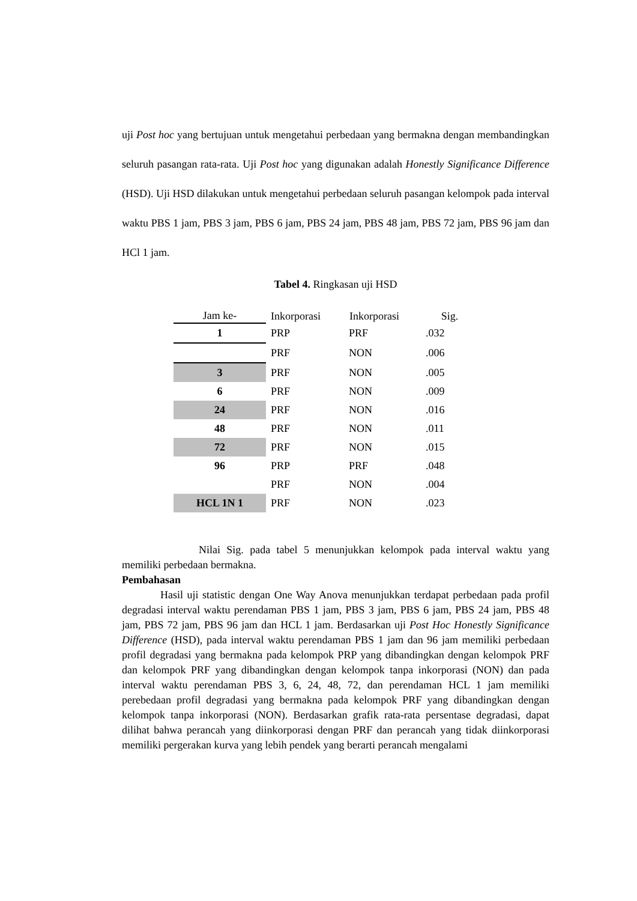uji Post hoc yang bertujuan untuk mengetahui perbedaan yang bermakna dengan membandingkan seluruh pasangan rata-rata. Uji Post hoc yang digunakan adalah Honestly Significance Difference (HSD). Uji HSD dilakukan untuk mengetahui perbedaan seluruh pasangan kelompok pada interval waktu PBS 1 jam, PBS 3 jam, PBS 6 jam, PBS 24 jam, PBS 48 jam, PBS 72 jam, PBS 96 jam dan HCl 1 jam.
Tabel 4. Ringkasan uji HSD
| Jam ke- | Inkorporasi | Inkorporasi | Sig. |
| --- | --- | --- | --- |
| 1 | PRP | PRF | .032 |
| | PRF | NON | .006 |
| 3 | PRF | NON | .005 |
| 6 | PRF | NON | .009 |
| 24 | PRF | NON | .016 |
| 48 | PRF | NON | .011 |
| 72 | PRF | NON | .015 |
| 96 | PRP | PRF | .048 |
| | PRF | NON | .004 |
| HCL 1N 1 | PRF | NON | .023 |
Nilai Sig. pada tabel 5 menunjukkan kelompok pada interval waktu yang memiliki perbedaan bermakna.
Pembahasan
Hasil uji statistic dengan One Way Anova menunjukkan terdapat perbedaan pada profil degradasi interval waktu perendaman PBS 1 jam, PBS 3 jam, PBS 6 jam, PBS 24 jam, PBS 48 jam, PBS 72 jam, PBS 96 jam dan HCL 1 jam. Berdasarkan uji Post Hoc Honestly Significance Difference (HSD), pada interval waktu perendaman PBS 1 jam dan 96 jam memiliki perbedaan profil degradasi yang bermakna pada kelompok PRP yang dibandingkan dengan kelompok PRF dan kelompok PRF yang dibandingkan dengan kelompok tanpa inkorporasi (NON) dan pada interval waktu perendaman PBS 3, 6, 24, 48, 72, dan perendaman HCL 1 jam memiliki perebedaan profil degradasi yang bermakna pada kelompok PRF yang dibandingkan dengan kelompok tanpa inkorporasi (NON). Berdasarkan grafik rata-rata persentase degradasi, dapat dilihat bahwa perancah yang diinkorporasi dengan PRF dan perancah yang tidak diinkorporasi memiliki pergerakan kurva yang lebih pendek yang berarti perancah mengalami